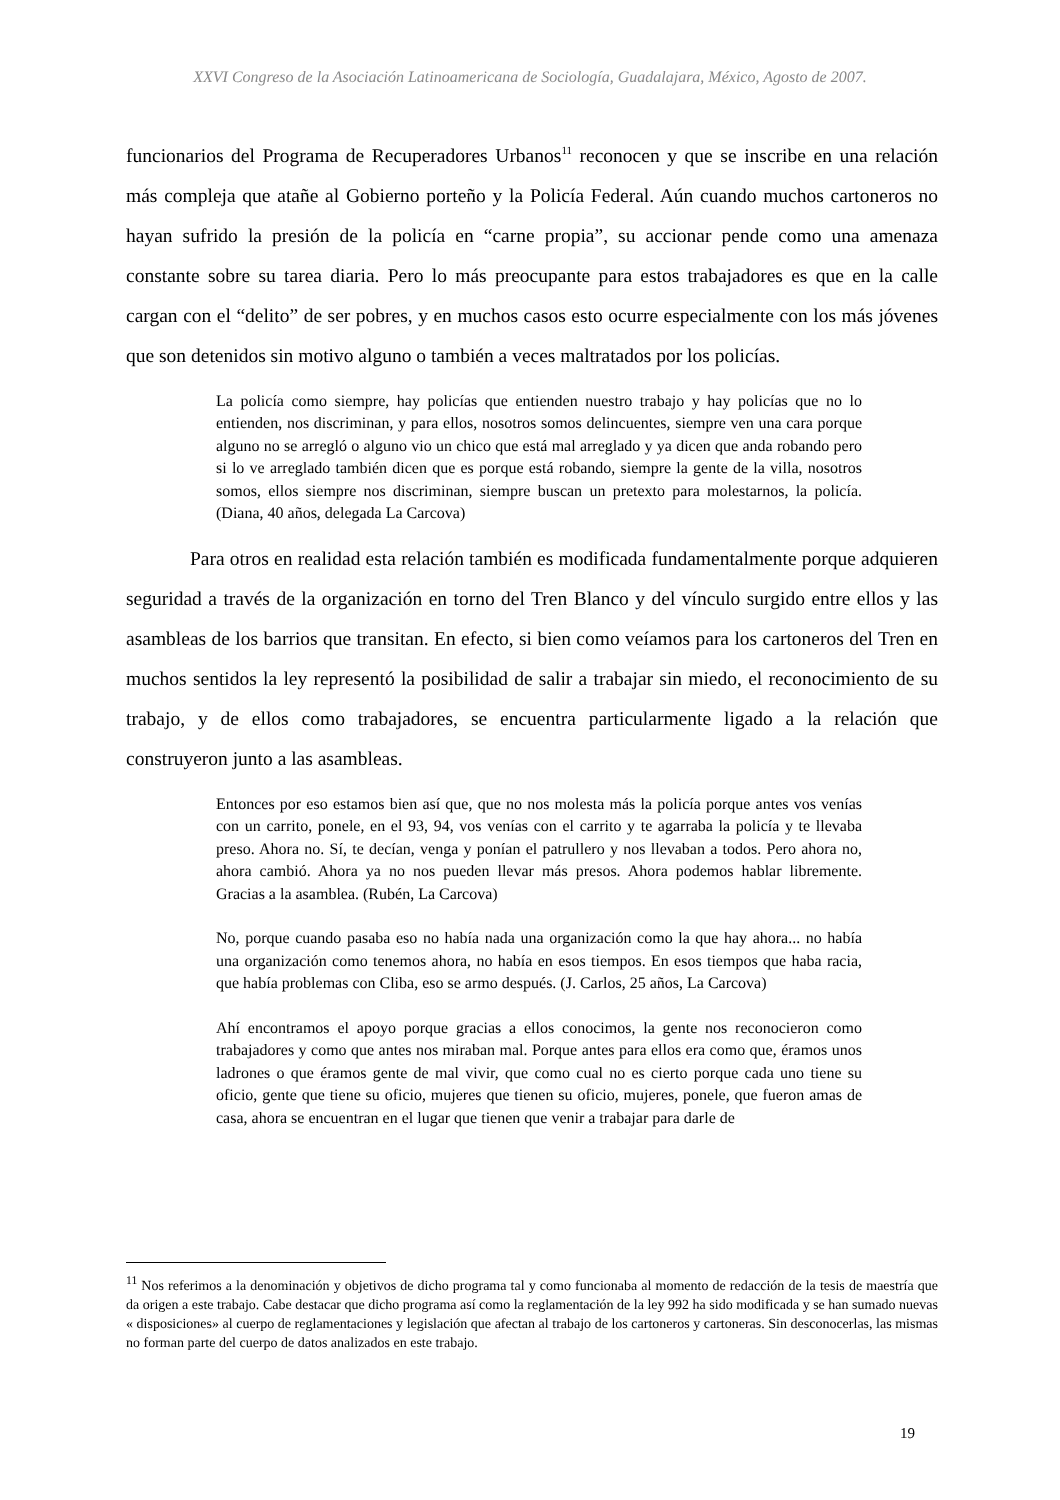XXVI Congreso de la Asociación Latinoamericana de Sociología, Guadalajara, México, Agosto de 2007.
funcionarios del Programa de Recuperadores Urbanos<sup>11</sup> reconocen y que se inscribe en una relación más compleja que atañe al Gobierno porteño y la Policía Federal. Aún cuando muchos cartoneros no hayan sufrido la presión de la policía en “carne propia”, su accionar pende como una amenaza constante sobre su tarea diaria. Pero lo más preocupante para estos trabajadores es que en la calle cargan con el “delito” de ser pobres, y en muchos casos esto ocurre especialmente con los más jóvenes que son detenidos sin motivo alguno o también a veces maltratados por los policías.
La policía como siempre, hay policías que entienden nuestro trabajo y hay policías que no lo entienden, nos discriminan, y para ellos, nosotros somos delincuentes, siempre ven una cara porque alguno no se arregló o alguno vio un chico que está mal arreglado y ya dicen que anda robando pero si lo ve arreglado también dicen que es porque está robando, siempre la gente de la villa, nosotros somos, ellos siempre nos discriminan, siempre buscan un pretexto para molestarnos, la policía. (Diana, 40 años, delegada La Carcova)
Para otros en realidad esta relación también es modificada fundamentalmente porque adquieren seguridad a través de la organización en torno del Tren Blanco y del vínculo surgido entre ellos y las asambleas de los barrios que transitan. En efecto, si bien como veíamos para los cartoneros del Tren en muchos sentidos la ley representó la posibilidad de salir a trabajar sin miedo, el reconocimiento de su trabajo, y de ellos como trabajadores, se encuentra particularmente ligado a la relación que construyeron junto a las asambleas.
Entonces por eso estamos bien así que, que no nos molesta más la policía porque antes vos venías con un carrito, ponele, en el 93, 94, vos venías con el carrito y te agarraba la policía y te llevaba preso. Ahora no. Sí, te decían, venga y ponían el patrullero y nos llevaban a todos. Pero ahora no, ahora cambió. Ahora ya no nos pueden llevar más presos. Ahora podemos hablar libremente. Gracias a la asamblea. (Rubén, La Carcova)
No, porque cuando pasaba eso no había nada una organización como la que hay ahora... no había una organización como tenemos ahora, no había en esos tiempos. En esos tiempos que haba racia, que había problemas con Cliba, eso se armo después. (J. Carlos, 25 años, La Carcova)
Ahí encontramos el apoyo porque gracias a ellos conocimos, la gente nos reconocieron como trabajadores y como que antes nos miraban mal. Porque antes para ellos era como que, éramos unos ladrones o que éramos gente de mal vivir, que como cual no es cierto porque cada uno tiene su oficio, gente que tiene su oficio, mujeres que tienen su oficio, mujeres, ponele, que fueron amas de casa, ahora se encuentran en el lugar que tienen que venir a trabajar para darle de
<sup>11</sup> Nos referimos a la denominación y objetivos de dicho programa tal y como funcionaba al momento de redacción de la tesis de maestría que da origen a este trabajo. Cabe destacar que dicho programa así como la reglamentación de la ley 992 ha sido modificada y se han sumado nuevas « disposiciones» al cuerpo de reglamentaciones y legislación que afectan al trabajo de los cartoneros y cartoneras. Sin desconocerlas, las mismas no forman parte del cuerpo de datos analizados en este trabajo.
19